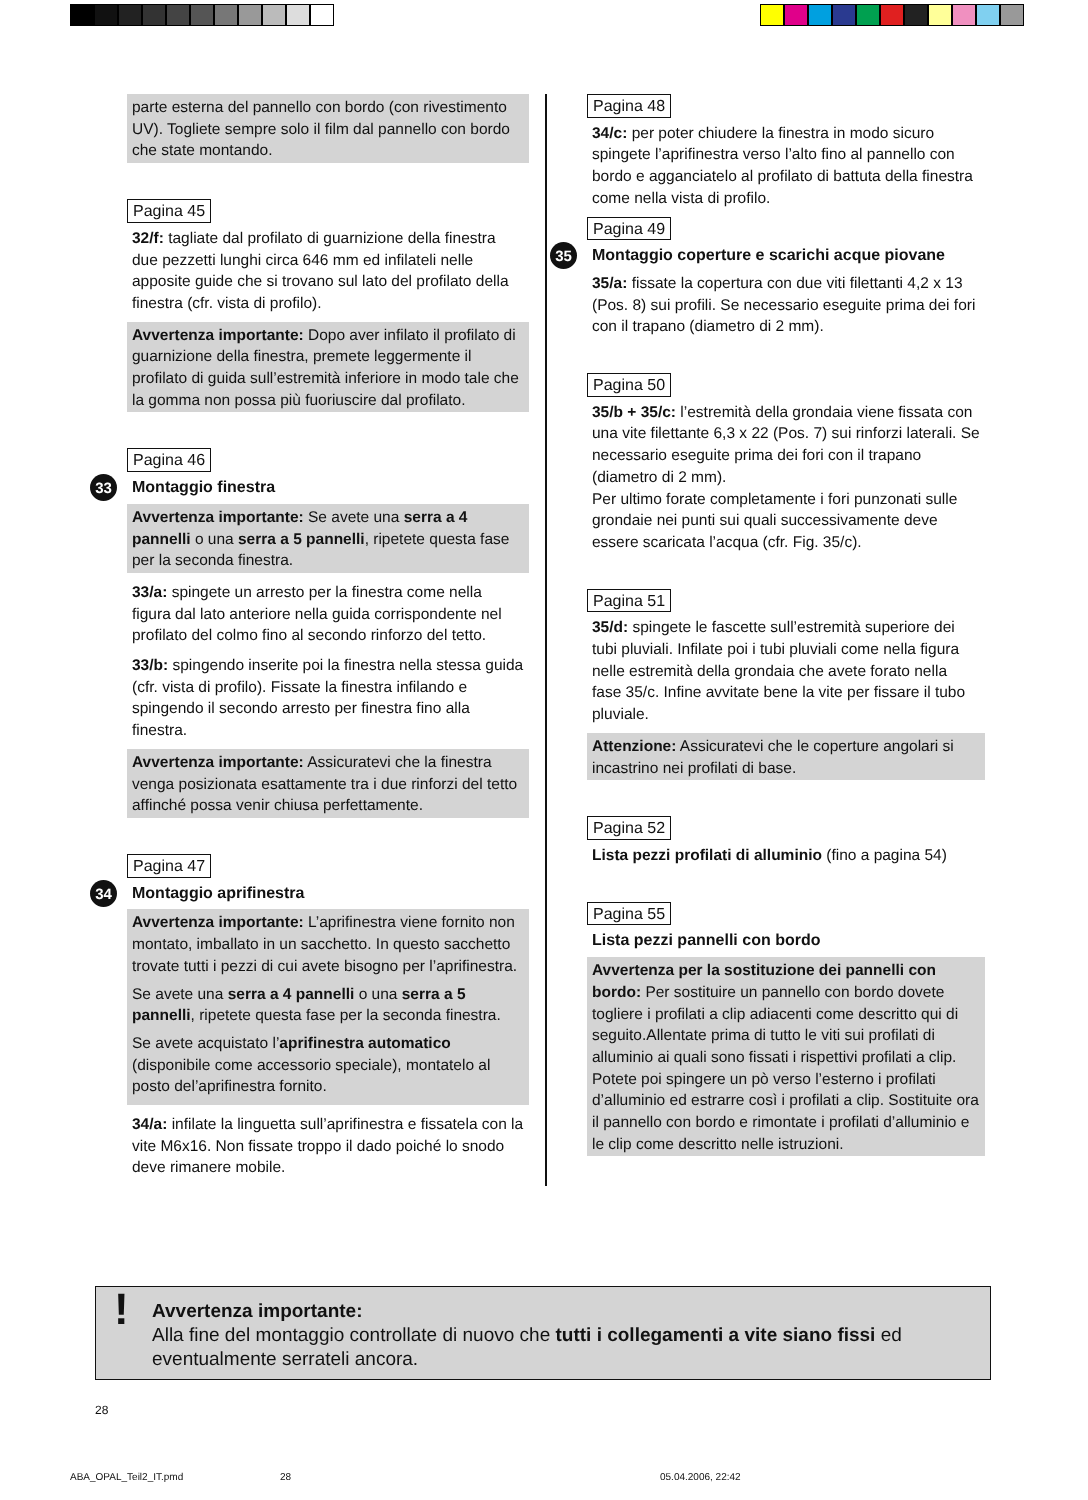parte esterna del pannello con bordo (con rivestimento UV). Togliete sempre solo il film dal pannello con bordo che state montando.
Pagina 45
32/f: tagliate dal profilato di guarnizione della finestra due pezzetti lunghi circa 646 mm ed infilateli nelle apposite guide che si trovano sul lato del profilato della finestra (cfr. vista di profilo).
Avvertenza importante: Dopo aver infilato il profilato di guarnizione della finestra, premete leggermente il profilato di guida sull’estremità inferiore in modo tale che la gomma non possa più fuoriuscire dal profilato.
Pagina 46
33 Montaggio finestra
Avvertenza importante: Se avete una serra a 4 pannelli o una serra a 5 pannelli, ripetete questa fase per la seconda finestra.
33/a: spingete un arresto per la finestra come nella figura dal lato anteriore nella guida corrispondente nel profilato del colmo fino al secondo rinforzo del tetto.
33/b: spingendo inserite poi la finestra nella stessa guida (cfr. vista di profilo). Fissate la finestra infilando e spingendo il secondo arresto per finestra fino alla finestra.
Avvertenza importante: Assicuratevi che la finestra venga posizionata esattamente tra i due rinforzi del tetto affinché possa venir chiusa perfettamente.
Pagina 47
34 Montaggio aprifinestra
Avvertenza importante: L’aprifinestra viene fornito non montato, imballato in un sacchetto. In questo sacchetto trovate tutti i pezzi di cui avete bisogno per l’aprifinestra.
Se avete una serra a 4 pannelli o una serra a 5 pannelli, ripetete questa fase per la seconda finestra.
Se avete acquistato l’aprifinestra automatico (disponibile come accessorio speciale), montatelo al posto del’aprifinestra fornito.
34/a: infilate la linguetta sull’aprifinestra e fissatela con la vite M6x16. Non fissate troppo il dado poiché lo snodo deve rimanere mobile.
Pagina 48
34/c: per poter chiudere la finestra in modo sicuro spingete l’aprifinestra verso l’alto fino al pannello con bordo e agganciatelo al profilato di battuta della finestra come nella vista di profilo.
Pagina 49
35 Montaggio coperture e scarichi acque piovane
35/a: fissate la copertura con due viti filettanti 4,2 x 13 (Pos. 8) sui profili. Se necessario eseguite prima dei fori con il trapano (diametro di 2 mm).
Pagina 50
35/b + 35/c: l’estremità della grondaia viene fissata con una vite filettante 6,3 x 22 (Pos. 7) sui rinforzi laterali. Se necessario eseguite prima dei fori con il trapano (diametro di 2 mm).
Per ultimo forate completamente i fori punzonati sulle grondaie nei punti sui quali successivamente deve essere scaricata l’acqua (cfr. Fig. 35/c).
Pagina 51
35/d: spingete le fascette sull’estremità superiore dei tubi pluviali. Infilate poi i tubi pluviali come nella figura nelle estremità della grondaia che avete forato nella fase 35/c. Infine avvitate bene la vite per fissare il tubo pluviale.
Attenzione: Assicuratevi che le coperture angolari si incastrino nei profilati di base.
Pagina 52
Lista pezzi profilati di alluminio (fino a pagina 54)
Pagina 55
Lista pezzi pannelli con bordo
Avvertenza per la sostituzione dei pannelli con bordo: Per sostituire un pannello con bordo dovete togliere i profilati a clip adiacenti come descritto qui di seguito.Allentate prima di tutto le viti sui profilati di alluminio ai quali sono fissati i rispettivi profilati a clip. Potete poi spingere un pò verso l’esterno i profilati d’alluminio ed estrarre così i profilati a clip. Sostituite ora il pannello con bordo e rimontate i profilati d’alluminio e le clip come descritto nelle istruzioni.
! Avvertenza importante:
Alla fine del montaggio controllate di nuovo che tutti i collegamenti a vite siano fissi ed eventualmente serrateli ancora.
28
ABA_OPAL_Teil2_IT.pmd 28 05.04.2006, 22:42